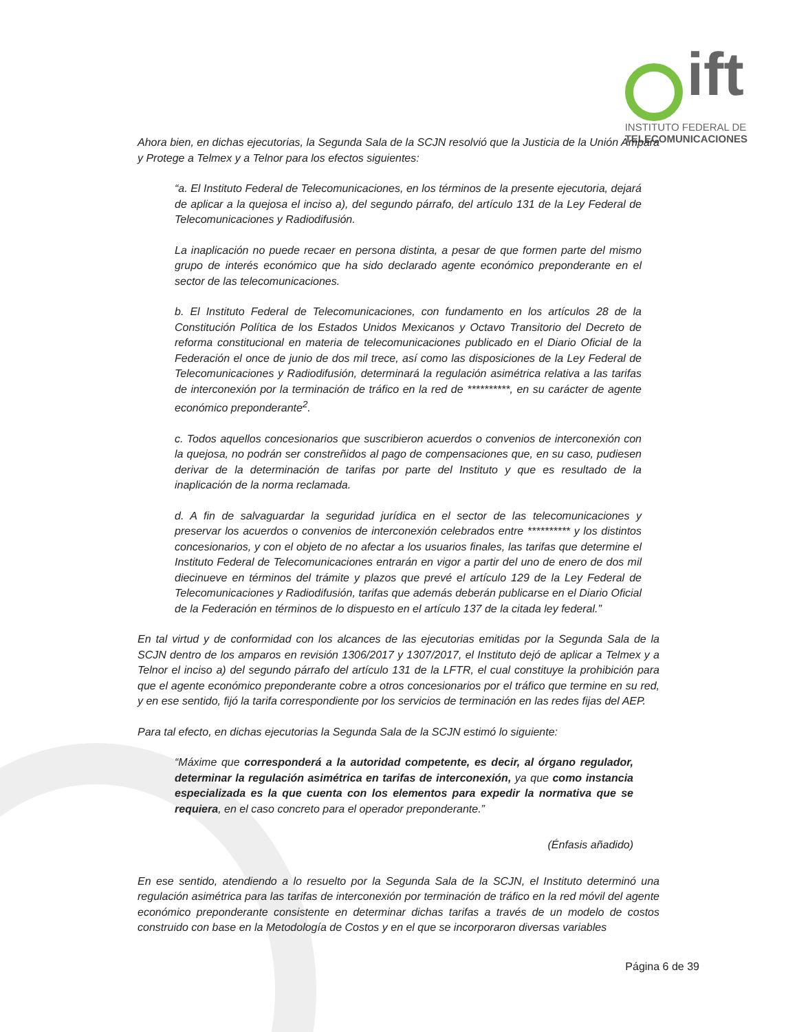ift
INSTITUTO FEDERAL DE
TELECOMUNICACIONES
Ahora bien, en dichas ejecutorias, la Segunda Sala de la SCJN resolvió que la Justicia de la Unión Ampara y Protege a Telmex y a Telnor para los efectos siguientes:
“a. El Instituto Federal de Telecomunicaciones, en los términos de la presente ejecutoria, dejará de aplicar a la quejosa el inciso a), del segundo párrafo, del artículo 131 de la Ley Federal de Telecomunicaciones y Radiodifusión.
La inaplicación no puede recaer en persona distinta, a pesar de que formen parte del mismo grupo de interés económico que ha sido declarado agente económico preponderante en el sector de las telecomunicaciones.
b. El Instituto Federal de Telecomunicaciones, con fundamento en los artículos 28 de la Constitución Política de los Estados Unidos Mexicanos y Octavo Transitorio del Decreto de reforma constitucional en materia de telecomunicaciones publicado en el Diario Oficial de la Federación el once de junio de dos mil trece, así como las disposiciones de la Ley Federal de Telecomunicaciones y Radiodifusión, determinará la regulación asimétrica relativa a las tarifas de interconexión por la terminación de tráfico en la red de **********, en su carácter de agente económico preponderante<sup>2</sup>.
c. Todos aquellos concesionarios que suscribieron acuerdos o convenios de interconexión con la quejosa, no podrán ser constreñidos al pago de compensaciones que, en su caso, pudiesen derivar de la determinación de tarifas por parte del Instituto y que es resultado de la inaplicación de la norma reclamada.
d. A fin de salvaguardar la seguridad jurídica en el sector de las telecomunicaciones y preservar los acuerdos o convenios de interconexión celebrados entre ********** y los distintos concesionarios, y con el objeto de no afectar a los usuarios finales, las tarifas que determine el Instituto Federal de Telecomunicaciones entrarán en vigor a partir del uno de enero de dos mil diecinueve en términos del trámite y plazos que prevé el artículo 129 de la Ley Federal de Telecomunicaciones y Radiodifusión, tarifas que además deberán publicarse en el Diario Oficial de la Federación en términos de lo dispuesto en el artículo 137 de la citada ley federal.”
En tal virtud y de conformidad con los alcances de las ejecutorias emitidas por la Segunda Sala de la SCJN dentro de los amparos en revisión 1306/2017 y 1307/2017, el Instituto dejó de aplicar a Telmex y a Telnor el inciso a) del segundo párrafo del artículo 131 de la LFTR, el cual constituye la prohibición para que el agente económico preponderante cobre a otros concesionarios por el tráfico que termine en su red, y en ese sentido, fijó la tarifa correspondiente por los servicios de terminación en las redes fijas del AEP.
Para tal efecto, en dichas ejecutorias la Segunda Sala de la SCJN estimó lo siguiente:
“Máxime que corresponderá a la autoridad competente, es decir, al órgano regulador, determinar la regulación asimétrica en tarifas de interconexión, ya que como instancia especializada es la que cuenta con los elementos para expedir la normativa que se requiera, en el caso concreto para el operador preponderante.”
(Énfasis añadido)
En ese sentido, atendiendo a lo resuelto por la Segunda Sala de la SCJN, el Instituto determinó una regulación asimétrica para las tarifas de interconexión por terminación de tráfico en la red móvil del agente económico preponderante consistente en determinar dichas tarifas a través de un modelo de costos construido con base en la Metodología de Costos y en el que se incorporaron diversas variables
Página 6 de 39